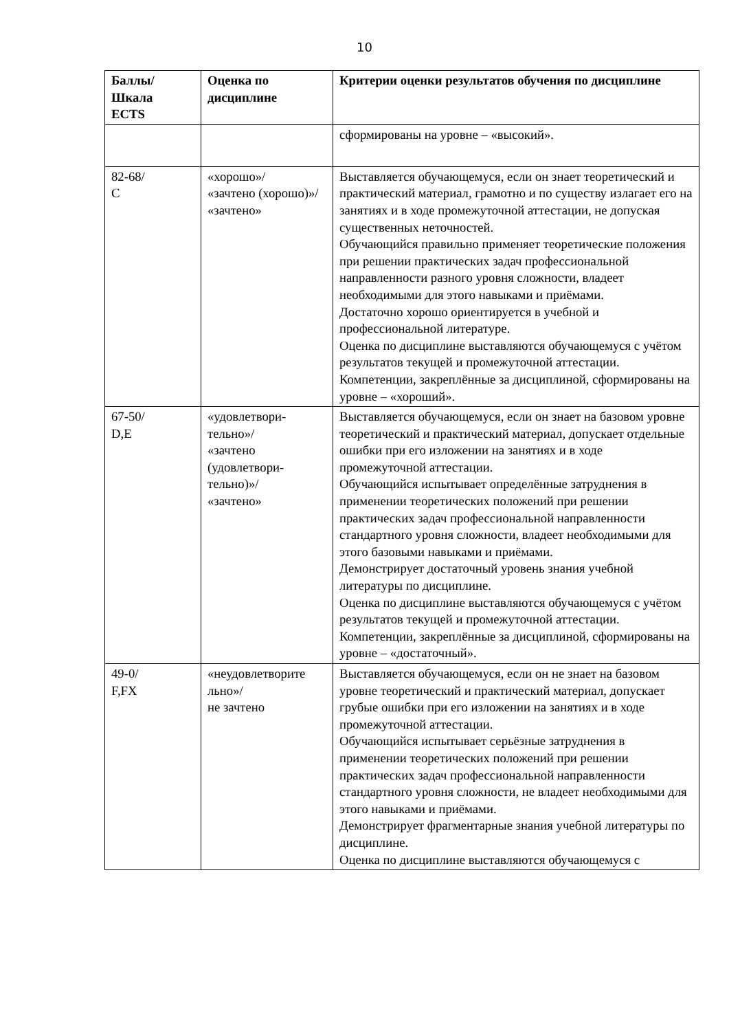10
| Баллы/ Шкала ECTS | Оценка по дисциплине | Критерии оценки результатов обучения по дисциплине |
| --- | --- | --- |
| | | сформированы на уровне – «высокий». |
| 82-68/ C | «хорошо»/ «зачтено (хорошо)»/ «зачтено» | Выставляется обучающемуся, если он знает теоретический и практический материал, грамотно и по существу излагает его на занятиях и в ходе промежуточной аттестации, не допуская существенных неточностей. Обучающийся правильно применяет теоретические положения при решении практических задач профессиональной направленности разного уровня сложности, владеет необходимыми для этого навыками и приёмами. Достаточно хорошо ориентируется в учебной и профессиональной литературе. Оценка по дисциплине выставляются обучающемуся с учётом результатов текущей и промежуточной аттестации. Компетенции, закреплённые за дисциплиной, сформированы на уровне – «хороший». |
| 67-50/ D,E | «удовлетвори-тельно»/ «зачтено (удовлетвори-тельно)»/ «зачтено» | Выставляется обучающемуся, если он знает на базовом уровне теоретический и практический материал, допускает отдельные ошибки при его изложении на занятиях и в ходе промежуточной аттестации. Обучающийся испытывает определённые затруднения в применении теоретических положений при решении практических задач профессиональной направленности стандартного уровня сложности, владеет необходимыми для этого базовыми навыками и приёмами. Демонстрирует достаточный уровень знания учебной литературы по дисциплине. Оценка по дисциплине выставляются обучающемуся с учётом результатов текущей и промежуточной аттестации. Компетенции, закреплённые за дисциплиной, сформированы на уровне – «достаточный». |
| 49-0/ F,FX | «неудовлетворите льно»/ не зачтено | Выставляется обучающемуся, если он не знает на базовом уровне теоретический и практический материал, допускает грубые ошибки при его изложении на занятиях и в ходе промежуточной аттестации. Обучающийся испытывает серьёзные затруднения в применении теоретических положений при решении практических задач профессиональной направленности стандартного уровня сложности, не владеет необходимыми для этого навыками и приёмами. Демонстрирует фрагментарные знания учебной литературы по дисциплине. Оценка по дисциплине выставляются обучающемуся с |